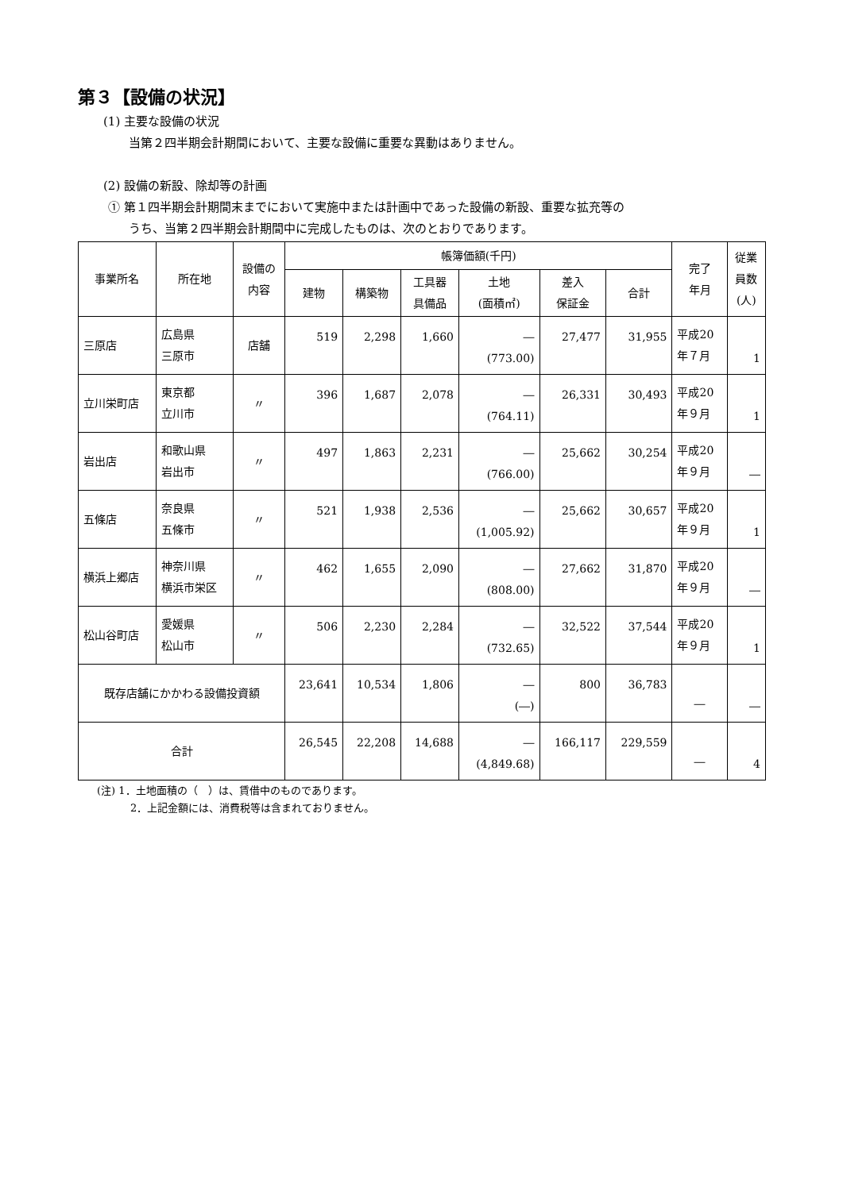第３【設備の状況】
(1) 主要な設備の状況
当第２四半期会計期間において、主要な設備に重要な異動はありません。
(2) 設備の新設、除却等の計画
① 第１四半期会計期間末までにおいて実施中または計画中であった設備の新設、重要な拡充等の
うち、当第２四半期会計期間中に完成したものは、次のとおりであります。
| 事業所名 | 所在地 | 設備の 内容 | 帳簿価額(千円) | | | | | | 完了 年月 | 従業 員数 (人) |
| --- | --- | --- | --- | --- | --- | --- | --- | --- | --- | --- |
| | | | 建物 | 構築物 | 工具器 具備品 | 土地 (面積㎡) | 差入 保証金 | 合計 | | |
| 三原店 | 広島県 三原市 | 店舗 | 519 | 2,298 | 1,660 | ― (773.00) | 27,477 | 31,955 | 平成20 年７月 | 1 |
| 立川栄町店 | 東京都 立川市 | 〃 | 396 | 1,687 | 2,078 | ― (764.11) | 26,331 | 30,493 | 平成20 年９月 | 1 |
| 岩出店 | 和歌山県 岩出市 | 〃 | 497 | 1,863 | 2,231 | ― (766.00) | 25,662 | 30,254 | 平成20 年９月 | ― |
| 五條店 | 奈良県 五條市 | 〃 | 521 | 1,938 | 2,536 | ― (1,005.92) | 25,662 | 30,657 | 平成20 年９月 | 1 |
| 横浜上郷店 | 神奈川県 横浜市栄区 | 〃 | 462 | 1,655 | 2,090 | ― (808.00) | 27,662 | 31,870 | 平成20 年９月 | ― |
| 松山谷町店 | 愛媛県 松山市 | 〃 | 506 | 2,230 | 2,284 | ― (732.65) | 32,522 | 37,544 | 平成20 年９月 | 1 |
| 既存店舗にかかわる設備投資額 | | | 23,641 | 10,534 | 1,806 | ― (―) | 800 | 36,783 | ― | ― |
| 合計 | | | 26,545 | 22,208 | 14,688 | ― (4,849.68) | 166,117 | 229,559 | ― | 4 |
(注) 1．土地面積の（　）は、賃借中のものであります。
2．上記金額には、消費税等は含まれておりません。